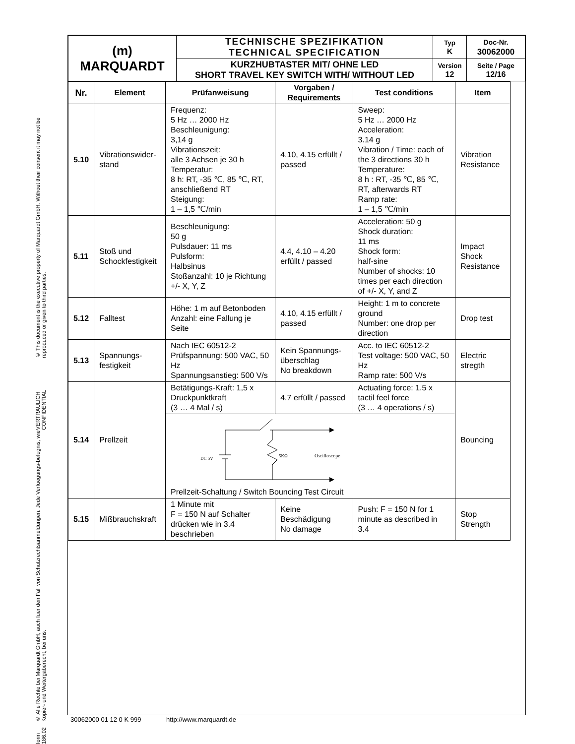form 186.02 © Alle Rechte bei Marquardt GmbH, auch fuer den Fall von Schutzrechtsanmeldungen. Jede Verfuegungs-befugnis, wie Kopier- und Weitergaberecht, bei uns. VERTRAULICH CONFIDENTIAL © This document is the executive property of Marquardt GmbH. Without their consent it may not be reproduced or given to third parties.
| (m) MARQUARDT | TECHNISCHE SPEZIFIKATION TECHNICAL SPECIFICATION | Typ K | Doc-Nr. 30062000 |
| | KURZHUBTASTER MIT/ OHNE LED SHORT TRAVEL KEY SWITCH WITH/ WITHOUT LED | Version 12 | Seite / Page 12/16 |
| Nr. | Element | Prüfanweisung | Vorgaben / Requirements | Test conditions | Item |
| --- | --- | --- | --- | --- | --- |
| 5.10 | Vibrationswider-stand | Frequenz: 5 Hz … 2000 Hz Beschleunigung: 3,14 g Vibrationszeit: alle 3 Achsen je 30 h Temperatur: 8 h: RT, -35 ℃, 85 ℃, RT, anschließend RT Steigung: 1 – 1,5 ℃/min | 4.10, 4.15 erfüllt / passed | Sweep: 5 Hz … 2000 Hz Acceleration: 3.14 g Vibration / Time: each of the 3 directions 30 h Temperature: 8 h : RT, -35 ℃, 85 ℃, RT, afterwards RT Ramp rate: 1 – 1,5 ℃/min | Vibration Resistance |
| 5.11 | Stoß und Schockfestigkeit | Beschleunigung: 50 g Pulsdauer: 11 ms Pulsform: Halbsinus Stoßanzahl: 10 je Richtung +/- X, Y, Z | 4.4, 4.10 – 4.20 erfüllt / passed | Acceleration: 50 g Shock duration: 11 ms Shock form: half-sine Number of shocks: 10 times per each direction of +/- X, Y, and Z | Impact Shock Resistance |
| 5.12 | Falltest | Höhe: 1 m auf Betonboden Anzahl: eine Fallung je Seite | 4.10, 4.15 erfüllt / passed | Height: 1 m to concrete ground Number: one drop per direction | Drop test |
| 5.13 | Spannungs-festigkeit | Nach IEC 60512-2 Prüfspannung: 500 VAC, 50 Hz Spannungsanstieg: 500 V/s | Kein Spannungs-überschlag No breakdown | Acc. to IEC 60512-2 Test voltage: 500 VAC, 50 Hz Ramp rate: 500 V/s | Electric stregth |
| 5.14 | Prellzeit | Betätigungs-Kraft: 1,5 x Druckpunktkraft (3 … 4 Mal / s) | 4.7 erfüllt / passed | Actuating force: 1.5 x tactil feel force (3 … 4 operations / s) | Bouncing |
| | | DC 5V 5KΩ Oscilloscope Prellzeit-Schaltung / Switch Bouncing Test Circuit | | | |
| 5.15 | Mißbrauchskraft | 1 Minute mit F = 150 N auf Schalter drücken wie in 3.4 beschrieben | Keine Beschädigung No damage | Push: F = 150 N for 1 minute as described in 3.4 | Stop Strength |
30062000 01 12 0 K 999 http://www.marquardt.de